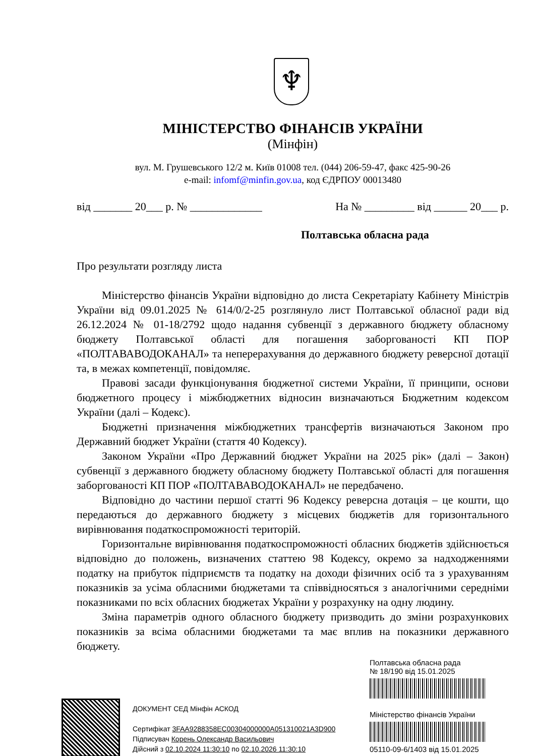♆
МІНІСТЕРСТВО ФІНАНСІВ УКРАЇНИ
(Мінфін)
вул. М. Грушевського 12/2 м. Київ 01008 тел. (044) 206-59-47, факс 425-90-26
e-mail: infomf@minfin.gov.ua, код ЄДРПОУ 00013480
від _______ 20___ р. № _____________ На № _________ від ______ 20___ р.
Полтавська обласна рада
Про результати розгляду листа
Міністерство фінансів України відповідно до листа Секретаріату Кабінету Міністрів України від 09.01.2025 № 614/0/2-25 розглянуло лист Полтавської обласної ради від 26.12.2024 № 01-18/2792 щодо надання субвенції з державного бюджету обласному бюджету Полтавської області для погашення заборгованості КП ПОР «ПОЛТАВАВОДОКАНАЛ» та неперерахування до державного бюджету реверсної дотації та, в межах компетенції, повідомляє.
Правові засади функціонування бюджетної системи України, її принципи, основи бюджетного процесу і міжбюджетних відносин визначаються Бюджетним кодексом України (далі – Кодекс).
Бюджетні призначення міжбюджетних трансфертів визначаються Законом про Державний бюджет України (стаття 40 Кодексу).
Законом України «Про Державний бюджет України на 2025 рік» (далі – Закон) субвенції з державного бюджету обласному бюджету Полтавської області для погашення заборгованості КП ПОР «ПОЛТАВАВОДОКАНАЛ» не передбачено.
Відповідно до частини першої статті 96 Кодексу реверсна дотація – це кошти, що передаються до державного бюджету з місцевих бюджетів для горизонтального вирівнювання податкоспроможності територій.
Горизонтальне вирівнювання податкоспроможності обласних бюджетів здійснюється відповідно до положень, визначених статтею 98 Кодексу, окремо за надходженнями податку на прибуток підприємств та податку на доходи фізичних осіб та з урахуванням показників за усіма обласними бюджетами та співвідносяться з аналогічними середніми показниками по всіх обласних бюджетах України у розрахунку на одну людину.
Зміна параметрів одного обласного бюджету призводить до зміни розрахункових показників за всіма обласними бюджетами та має вплив на показники державного бюджету.
ДОКУМЕНТ СЕД Мінфін АСКОД
Сертифікат 3FAA9288358EC00304000000A051310021A3D900
Підписувач Корень Олександр Васильович
Дійсний з 02.10.2024 11:30:10 по 02.10.2026 11:30:10
Полтавська обласна рада
№ 18/190 від 15.01.2025
Міністерство фінансів України
05110-09-6/1403 від 15.01.2025